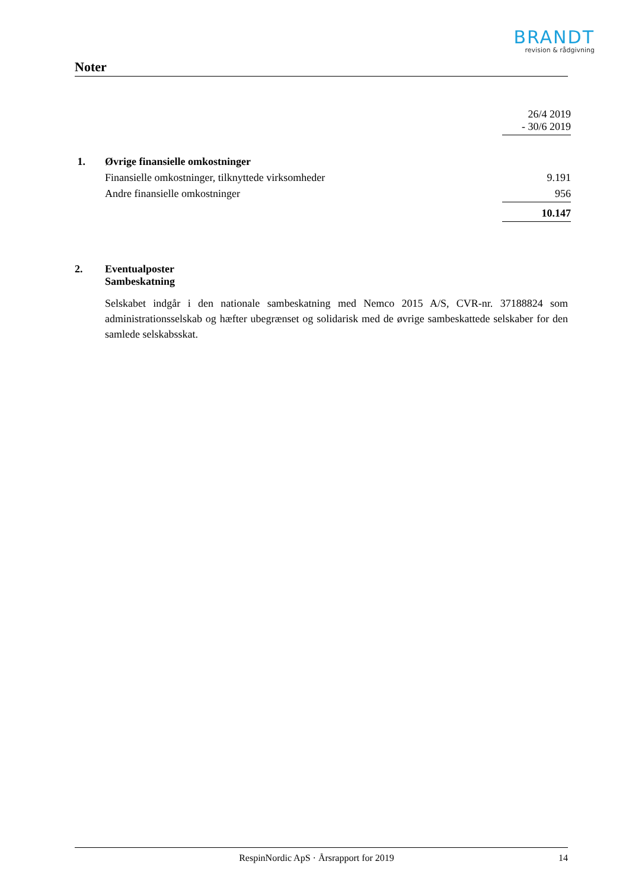BRANDT
revision & rådgivning
Noter
| | | 26/4 2019 - 30/6 2019 |
| 1. | Øvrige finansielle omkostninger | |
| | Finansielle omkostninger, tilknyttede virksomheder | 9.191 |
| | Andre finansielle omkostninger | 956 |
| | | 10.147 |
| 2. | Eventualposter Sambeskatning | |
Selskabet indgår i den nationale sambeskatning med Nemco 2015 A/S, CVR-nr. 37188824 som administrationsselskab og hæfter ubegrænset og solidarisk med de øvrige sambeskattede selskaber for den samlede selskabsskat.
RespinNordic ApS · Årsrapport for 2019 14